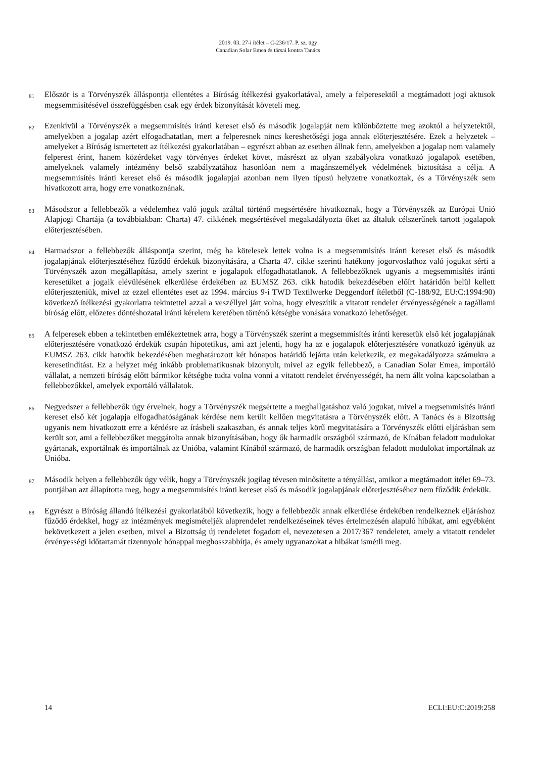2019. 03. 27-i ítélet – C-236/17. P. sz. ügy
Canadian Solar Emea és társai kontra Tanács
81
Először is a Törvényszék álláspontja ellentétes a Bíróság ítélkezési gyakorlatával, amely a felperesektől a megtámadott jogi aktusok megsemmisítésével összefüggésben csak egy érdek bizonyítását követeli meg.
82
Ezenkívül a Törvényszék a megsemmisítés iránti kereset első és második jogalapját nem különböztette meg azoktól a helyzetektől, amelyekben a jogalap azért elfogadhatatlan, mert a felperesnek nincs kereshetőségi joga annak előterjesztésére. Ezek a helyzetek – amelyeket a Bíróság ismertetett az ítélkezési gyakorlatában – egyrészt abban az esetben állnak fenn, amelyekben a jogalap nem valamely felperest érint, hanem közérdeket vagy törvényes érdeket követ, másrészt az olyan szabályokra vonatkozó jogalapok esetében, amelyeknek valamely intézmény belső szabályzatához hasonlóan nem a magánszemélyek védelmének biztosítása a célja. A megsemmisítés iránti kereset első és második jogalapjai azonban nem ilyen típusú helyzetre vonatkoztak, és a Törvényszék sem hivatkozott arra, hogy erre vonatkoznának.
83
Másodszor a fellebbezők a védelemhez való joguk azáltal történő megsértésére hivatkoznak, hogy a Törvényszék az Európai Unió Alapjogi Chartája (a továbbiakban: Charta) 47. cikkének megsértésével megakadályozta őket az általuk célszerűnek tartott jogalapok előterjesztésében.
84
Harmadszor a fellebbezők álláspontja szerint, még ha kötelesek lettek volna is a megsemmisítés iránti kereset első és második jogalapjának előterjesztéséhez fűződő érdekük bizonyítására, a Charta 47. cikke szerinti hatékony jogorvoslathoz való jogukat sérti a Törvényszék azon megállapítása, amely szerint e jogalapok elfogadhatatlanok. A fellebbezőknek ugyanis a megsemmisítés iránti keresetüket a jogaik elévülésének elkerülése érdekében az EUMSZ 263. cikk hatodik bekezdésében előírt határidőn belül kellett előterjeszteniük, mivel az ezzel ellentétes eset az 1994. március 9-i TWD Textilwerke Deggendorf ítéletből (C-188/92, EU:C:1994:90) következő ítélkezési gyakorlatra tekintettel azzal a veszéllyel járt volna, hogy elveszítik a vitatott rendelet érvényességének a tagállami bíróság előtt, előzetes döntéshozatal iránti kérelem keretében történő kétségbe vonására vonatkozó lehetőséget.
85
A felperesek ebben a tekintetben emlékeztetnek arra, hogy a Törvényszék szerint a megsemmisítés iránti keresetük első két jogalapjának előterjesztésére vonatkozó érdekük csupán hipotetikus, ami azt jelenti, hogy ha az e jogalapok előterjesztésére vonatkozó igényük az EUMSZ 263. cikk hatodik bekezdésében meghatározott két hónapos határidő lejárta után keletkezik, ez megakadályozza számukra a keresetindítást. Ez a helyzet még inkább problematikusnak bizonyult, mivel az egyik fellebbező, a Canadian Solar Emea, importáló vállalat, a nemzeti bíróság előtt bármikor kétségbe tudta volna vonni a vitatott rendelet érvényességét, ha nem állt volna kapcsolatban a fellebbezőkkel, amelyek exportáló vállalatok.
86
Negyedszer a fellebbezők úgy érvelnek, hogy a Törvényszék megsértette a meghallgatáshoz való jogukat, mivel a megsemmisítés iránti kereset első két jogalapja elfogadhatóságának kérdése nem került kellően megvitatásra a Törvényszék előtt. A Tanács és a Bizottság ugyanis nem hivatkozott erre a kérdésre az írásbeli szakaszban, és annak teljes körű megvitatására a Törvényszék előtti eljárásban sem került sor, ami a fellebbezőket meggátolta annak bizonyításában, hogy ők harmadik országból származó, de Kínában feladott modulokat gyártanak, exportálnak és importálnak az Unióba, valamint Kínából származó, de harmadik országban feladott modulokat importálnak az Unióba.
87
Második helyen a fellebbezők úgy vélik, hogy a Törvényszék jogilag tévesen minősítette a tényállást, amikor a megtámadott ítélet 69–73. pontjában azt állapította meg, hogy a megsemmisítés iránti kereset első és második jogalapjának előterjesztéséhez nem fűződik érdekük.
88
Egyrészt a Bíróság állandó ítélkezési gyakorlatából következik, hogy a fellebbezők annak elkerülése érdekében rendelkeznek eljáráshoz fűződő érdekkel, hogy az intézmények megismételjék alaprendelet rendelkezéseinek téves értelmezésén alapuló hibákat, ami egyébként bekövetkezett a jelen esetben, mivel a Bizottság új rendeletet fogadott el, nevezetesen a 2017/367 rendeletet, amely a vitatott rendelet érvényességi időtartamát tizennyolc hónappal meghosszabbítja, és amely ugyanazokat a hibákat ismétli meg.
14 ECLI:EU:C:2019:258